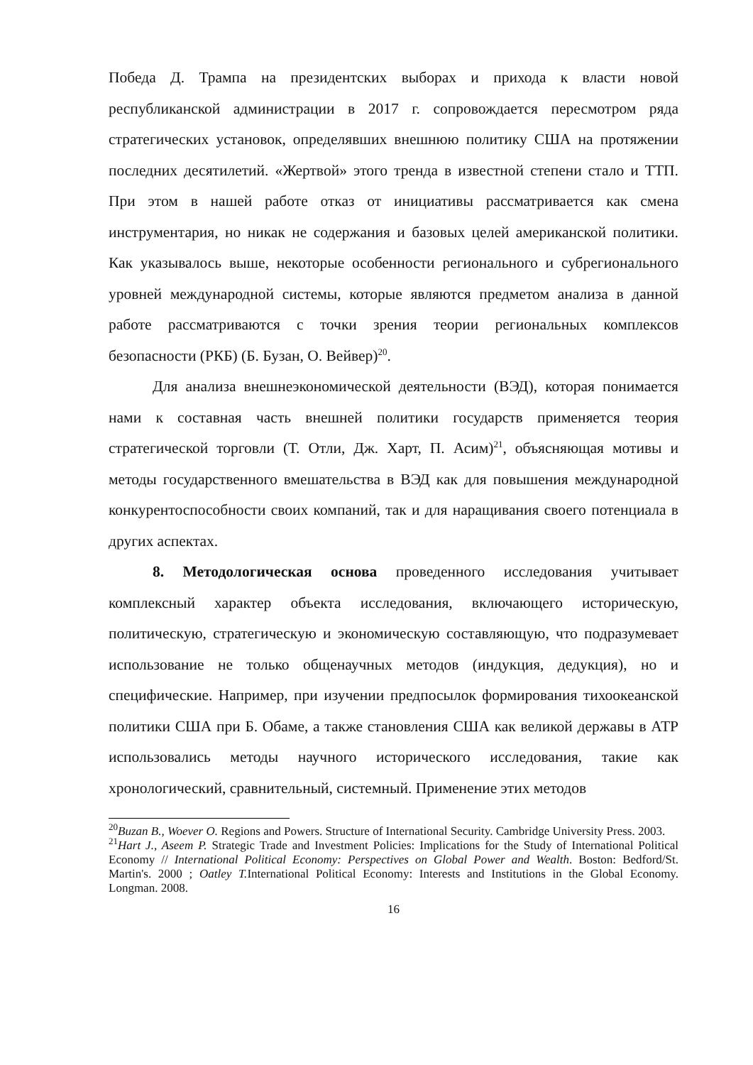Победа Д. Трампа на президентских выборах и прихода к власти новой республиканской администрации в 2017 г. сопровождается пересмотром ряда стратегических установок, определявших внешнюю политику США на протяжении последних десятилетий. «Жертвой» этого тренда в известной степени стало и ТТП. При этом в нашей работе отказ от инициативы рассматривается как смена инструментария, но никак не содержания и базовых целей американской политики. Как указывалось выше, некоторые особенности регионального и субрегионального уровней международной системы, которые являются предметом анализа в данной работе рассматриваются с точки зрения теории региональных комплексов безопасности (РКБ) (Б. Бузан, О. Вейвер)<sup>20</sup>.
Для анализа внешнеэкономической деятельности (ВЭД), которая понимается нами к составная часть внешней политики государств применяется теория стратегической торговли (Т. Отли, Дж. Харт, П. Асим)<sup>21</sup>, объясняющая мотивы и методы государственного вмешательства в ВЭД как для повышения международной конкурентоспособности своих компаний, так и для наращивания своего потенциала в других аспектах.
8. Методологическая основа проведенного исследования учитывает комплексный характер объекта исследования, включающего историческую, политическую, стратегическую и экономическую составляющую, что подразумевает использование не только общенаучных методов (индукция, дедукция), но и специфические. Например, при изучении предпосылок формирования тихоокеанской политики США при Б. Обаме, а также становления США как великой державы в АТР использовались методы научного исторического исследования, такие как хронологический, сравнительный, системный. Применение этих методов
<sup>20</sup> Buzan B., Woever O. Regions and Powers. Structure of International Security. Cambridge University Press. 2003.
<sup>21</sup> Hart J., Aseem P. Strategic Trade and Investment Policies: Implications for the Study of International Political Economy // International Political Economy: Perspectives on Global Power and Wealth. Boston: Bedford/St. Martin's. 2000 ; Oatley T. International Political Economy: Interests and Institutions in the Global Economy. Longman. 2008.
16